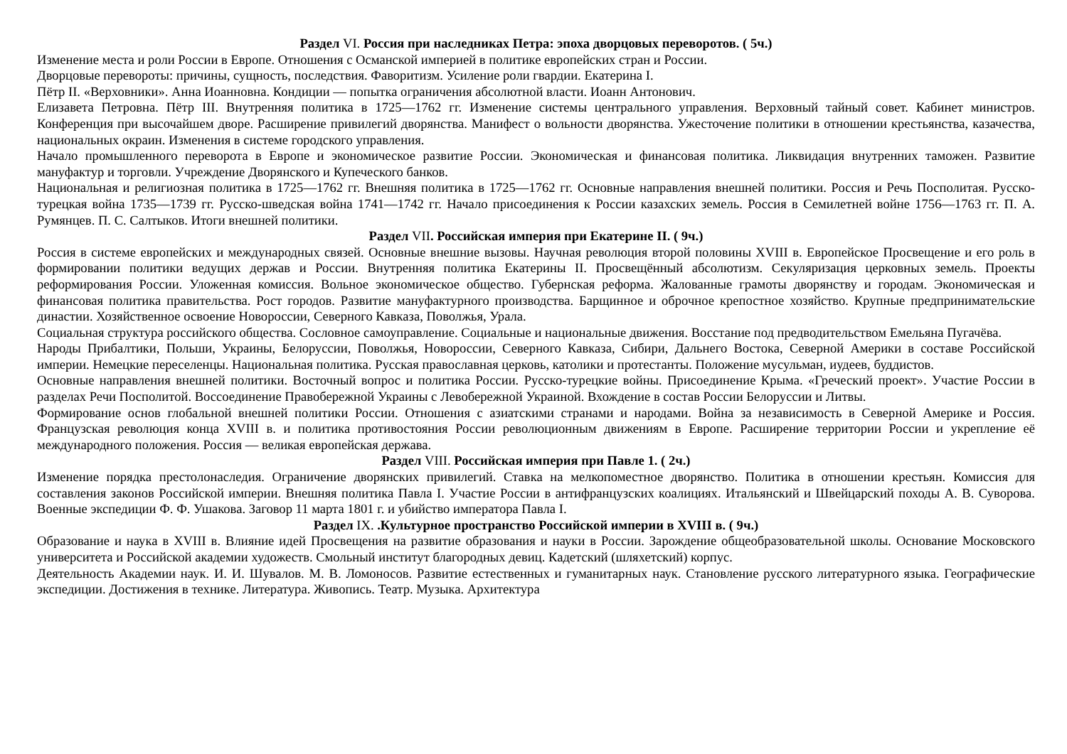Раздел VI. Россия при наследниках Петра: эпоха дворцовых переворотов. ( 5ч.)
Изменение места и роли России в Европе. Отношения с Османской империей в политике европейских стран и России.
Дворцовые перевороты: причины, сущность, последствия. Фаворитизм. Усиление роли гвардии. Екатерина I.
Пётр II. «Верховники». Анна Иоанновна. Кондиции — попытка ограничения абсолютной власти. Иоанн Антонович.
Елизавета Петровна. Пётр III. Внутренняя политика в 1725—1762 гг. Изменение системы центрального управления. Верховный тайный совет. Кабинет министров. Конференция при высочайшем дворе. Расширение привилегий дворянства. Манифест о вольности дворянства. Ужесточение политики в отношении крестьянства, казачества, национальных окраин. Изменения в системе городского управления.
Начало промышленного переворота в Европе и экономическое развитие России. Экономическая и финансовая политика. Ликвидация внутренних таможен. Развитие мануфактур и торговли. Учреждение Дворянского и Купеческого банков.
Национальная и религиозная политика в 1725—1762 гг. Внешняя политика в 1725—1762 гг. Основные направления внешней политики. Россия и Речь Посполитая. Русско-турецкая война 1735—1739 гг. Русско-шведская война 1741—1742 гг. Начало присоединения к России казахских земель. Россия в Семилетней войне 1756—1763 гг. П. А. Румянцев. П. С. Салтыков. Итоги внешней политики.
Раздел VII. Российская империя при Екатерине II. ( 9ч.)
Россия в системе европейских и международных связей. Основные внешние вызовы. Научная революция второй половины XVIII в. Европейское Просвещение и его роль в формировании политики ведущих держав и России. Внутренняя политика Екатерины II. Просвещённый абсолютизм. Секуляризация церковных земель. Проекты реформирования России. Уложенная комиссия. Вольное экономическое общество. Губернская реформа. Жалованные грамоты дворянству и городам. Экономическая и финансовая политика правительства. Рост городов. Развитие мануфактурного производства. Барщинное и оброчное крепостное хозяйство. Крупные предпринимательские династии. Хозяйственное освоение Новороссии, Северного Кавказа, Поволжья, Урала.
Социальная структура российского общества. Сословное самоуправление. Социальные и национальные движения. Восстание под предводительством Емельяна Пугачёва.
Народы Прибалтики, Польши, Украины, Белоруссии, Поволжья, Новороссии, Северного Кавказа, Сибири, Дальнего Востока, Северной Америки в составе Российской империи. Немецкие переселенцы. Национальная политика. Русская православная церковь, католики и протестанты. Положение мусульман, иудеев, буддистов.
Основные направления внешней политики. Восточный вопрос и политика России. Русско-турецкие войны. Присоединение Крыма. «Греческий проект». Участие России в разделах Речи Посполитой. Воссоединение Правобережной Украины с Левобережной Украиной. Вхождение в состав России Белоруссии и Литвы.
Формирование основ глобальной внешней политики России. Отношения с азиатскими странами и народами. Война за независимость в Северной Америке и Россия. Французская революция конца XVIII в. и политика противостояния России революционным движениям в Европе. Расширение территории России и укрепление её международного положения. Россия — великая европейская держава.
Раздел VIII. Российская империя при Павле 1. ( 2ч.)
Изменение порядка престолонаследия. Ограничение дворянских привилегий. Ставка на мелкопоместное дворянство. Политика в отношении крестьян. Комиссия для составления законов Российской империи. Внешняя политика Павла I. Участие России в антифранцузских коалициях. Итальянский и Швейцарский походы А. В. Суворова. Военные экспедиции Ф. Ф. Ушакова. Заговор 11 марта 1801 г. и убийство императора Павла I.
Раздел IX. .Культурное пространство Российской империи в XVIII в. ( 9ч.)
Образование и наука в XVIII в. Влияние идей Просвещения на развитие образования и науки в России. Зарождение общеобразовательной школы. Основание Московского университета и Российской академии художеств. Смольный институт благородных девиц. Кадетский (шляхетский) корпус.
Деятельность Академии наук. И. И. Шувалов. М. В. Ломоносов. Развитие естественных и гуманитарных наук. Становление русского литературного языка. Географические экспедиции. Достижения в технике. Литература. Живопись. Театр. Музыка. Архитектура